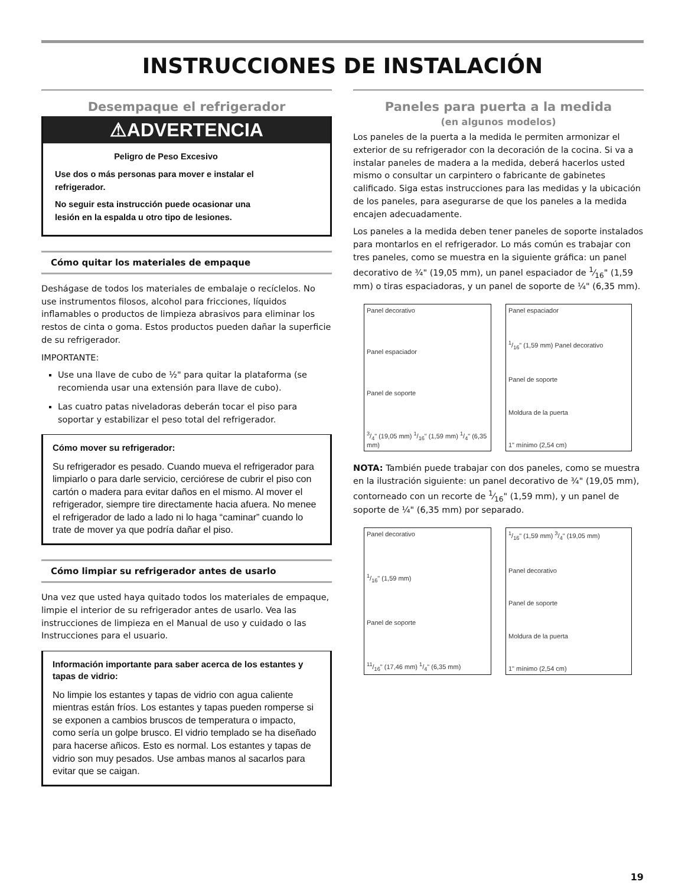INSTRUCCIONES DE INSTALACIÓN
Desempaque el refrigerador
⚠ADVERTENCIA
Peligro de Peso Excesivo
Use dos o más personas para mover e instalar el refrigerador.
No seguir esta instrucción puede ocasionar una lesión en la espalda u otro tipo de lesiones.
Cómo quitar los materiales de empaque
Deshágase de todos los materiales de embalaje o recíclelos. No use instrumentos filosos, alcohol para fricciones, líquidos inflamables o productos de limpieza abrasivos para eliminar los restos de cinta o goma. Estos productos pueden dañar la superficie de su refrigerador.
IMPORTANTE:
Use una llave de cubo de ½" para quitar la plataforma (se recomienda usar una extensión para llave de cubo).
Las cuatro patas niveladoras deberán tocar el piso para soportar y estabilizar el peso total del refrigerador.
Cómo mover su refrigerador:
Su refrigerador es pesado. Cuando mueva el refrigerador para limpiarlo o para darle servicio, cerciórese de cubrir el piso con cartón o madera para evitar daños en el mismo. Al mover el refrigerador, siempre tire directamente hacia afuera. No menee el refrigerador de lado a lado ni lo haga “caminar” cuando lo trate de mover ya que podría dañar el piso.
Cómo limpiar su refrigerador antes de usarlo
Una vez que usted haya quitado todos los materiales de empaque, limpie el interior de su refrigerador antes de usarlo. Vea las instrucciones de limpieza en el Manual de uso y cuidado o las Instrucciones para el usuario.
Información importante para saber acerca de los estantes y tapas de vidrio:
No limpie los estantes y tapas de vidrio con agua caliente mientras están fríos. Los estantes y tapas pueden romperse si se exponen a cambios bruscos de temperatura o impacto, como sería un golpe brusco. El vidrio templado se ha diseñado para hacerse añicos. Esto es normal. Los estantes y tapas de vidrio son muy pesados. Use ambas manos al sacarlos para evitar que se caigan.
Paneles para puerta a la medida
(en algunos modelos)
Los paneles de la puerta a la medida le permiten armonizar el exterior de su refrigerador con la decoración de la cocina. Si va a instalar paneles de madera a la medida, deberá hacerlos usted mismo o consultar un carpintero o fabricante de gabinetes calificado. Siga estas instrucciones para las medidas y la ubicación de los paneles, para asegurarse de que los paneles a la medida encajen adecuadamente.
Los paneles a la medida deben tener paneles de soporte instalados para montarlos en el refrigerador. Lo más común es trabajar con tres paneles, como se muestra en la siguiente gráfica: un panel decorativo de ¾" (19,05 mm), un panel espaciador de 1⁄16" (1,59 mm) o tiras espaciadoras, y un panel de soporte de ¼" (6,35 mm).
Panel decorativo
Panel espaciador
Panel de soporte
3/4" (19,05 mm) 1/16" (1,59 mm) 1/4" (6,35 mm)
Panel espaciador
1/16" (1,59 mm) Panel decorativo
Panel de soporte
Moldura de la puerta
1" mínimo (2,54 cm)
NOTA: También puede trabajar con dos paneles, como se muestra en la ilustración siguiente: un panel decorativo de ¾" (19,05 mm), contorneado con un recorte de 1⁄16" (1,59 mm), y un panel de soporte de ¼" (6,35 mm) por separado.
Panel decorativo
1/16" (1,59 mm)
Panel de soporte
11/16" (17,46 mm) 1/4" (6,35 mm)
1/16" (1,59 mm) 3/4" (19,05 mm)
Panel decorativo
Panel de soporte
Moldura de la puerta
1" mínimo (2,54 cm)
19